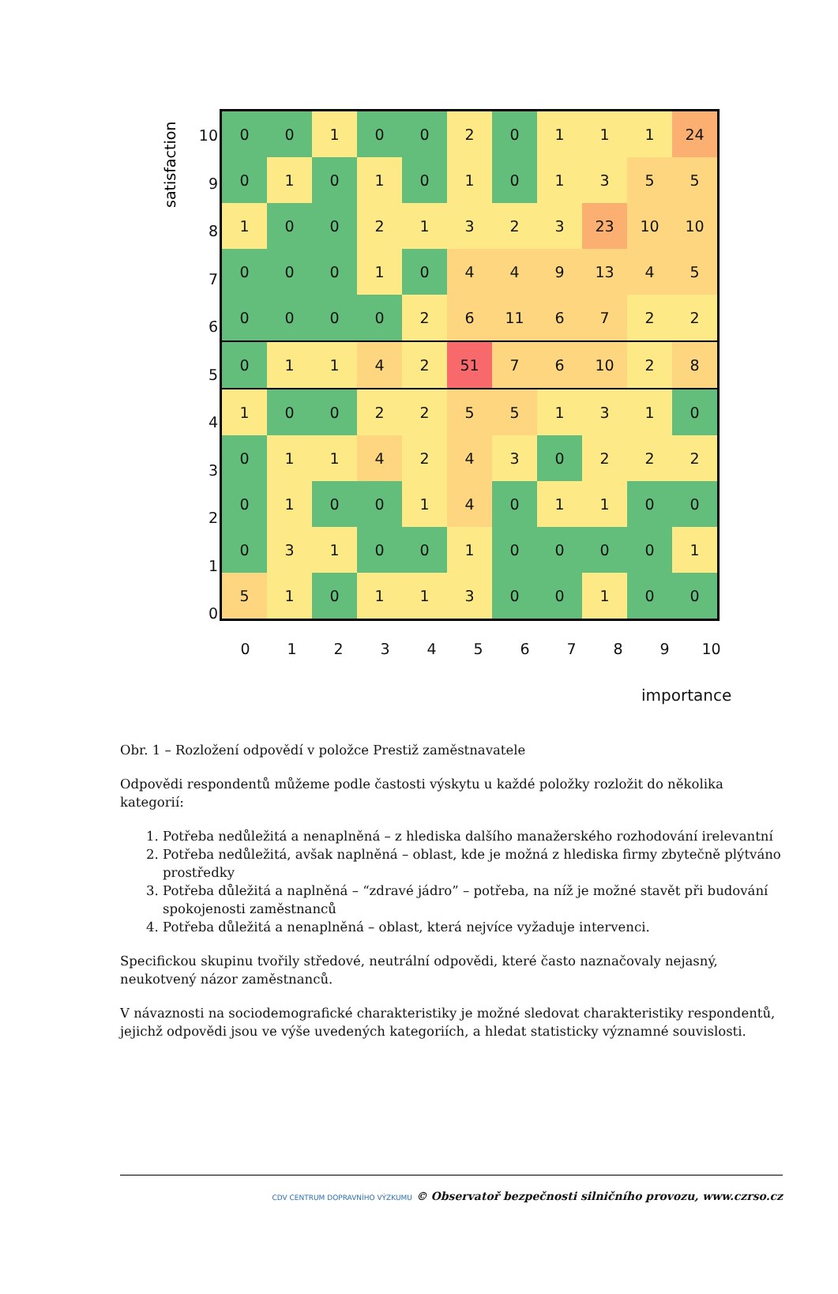satisfaction
10
9
8
7
6
5
4
3
2
1
0
| 0 | 0 | 1 | 0 | 0 | 2 | 0 | 1 | 1 | 1 | 24 |
| 0 | 1 | 0 | 1 | 0 | 1 | 0 | 1 | 3 | 5 | 5 |
| 1 | 0 | 0 | 2 | 1 | 3 | 2 | 3 | 23 | 10 | 10 |
| 0 | 0 | 0 | 1 | 0 | 4 | 4 | 9 | 13 | 4 | 5 |
| 0 | 0 | 0 | 0 | 2 | 6 | 11 | 6 | 7 | 2 | 2 |
| 0 | 1 | 1 | 4 | 2 | 51 | 7 | 6 | 10 | 2 | 8 |
| 1 | 0 | 0 | 2 | 2 | 5 | 5 | 1 | 3 | 1 | 0 |
| 0 | 1 | 1 | 4 | 2 | 4 | 3 | 0 | 2 | 2 | 2 |
| 0 | 1 | 0 | 0 | 1 | 4 | 0 | 1 | 1 | 0 | 0 |
| 0 | 3 | 1 | 0 | 0 | 1 | 0 | 0 | 0 | 0 | 1 |
| 5 | 1 | 0 | 1 | 1 | 3 | 0 | 0 | 1 | 0 | 0 |
0 1 2 3 4 5 6 7 8 9 10
importance
Obr. 1 – Rozložení odpovědí v položce Prestiž zaměstnavatele
Odpovědi respondentů můžeme podle častosti výskytu u každé položky rozložit do několika kategorií:
1. Potřeba nedůležitá a nenaplněná – z hlediska dalšího manažerského rozhodování irelevantní
2. Potřeba nedůležitá, avšak naplněná – oblast, kde je možná z hlediska firmy zbytečně plýtváno prostředky
3. Potřeba důležitá a naplněná – “zdravé jádro” – potřeba, na níž je možné stavět při budování spokojenosti zaměstnanců
4. Potřeba důležitá a nenaplněná – oblast, která nejvíce vyžaduje intervenci.
Specifickou skupinu tvořily středové, neutrální odpovědi, které často naznačovaly nejasný, neukotvený názor zaměstnanců.
V návaznosti na sociodemografické charakteristiky je možné sledovat charakteristiky respondentů, jejichž odpovědi jsou ve výše uvedených kategoriích, a hledat statisticky významné souvislosti.
CDV CENTRUM DOPRAVNÍHO VÝZKUMU © Observatoř bezpečnosti silničního provozu, www.czrso.cz